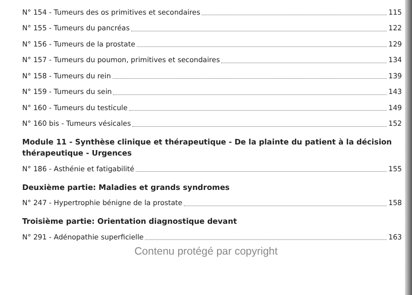N° 154 - Tumeurs des os primitives et secondaires 115
N° 155 - Tumeurs du pancréas 122
N° 156 - Tumeurs de la prostate 129
N° 157 - Tumeurs du poumon, primitives et secondaires 134
N° 158 - Tumeurs du rein 139
N° 159 - Tumeurs du sein 143
N° 160 - Tumeurs du testicule 149
N° 160 bis - Tumeurs vésicales 152
Module 11 - Synthèse clinique et thérapeutique - De la plainte du patient à la décision thérapeutique - Urgences
N° 186 - Asthénie et fatigabilité 155
Deuxième partie: Maladies et grands syndromes
N° 247 - Hypertrophie bénigne de la prostate 158
Troisième partie: Orientation diagnostique devant
N° 291 - Adénopathie superficielle 163
Contenu protégé par copyright